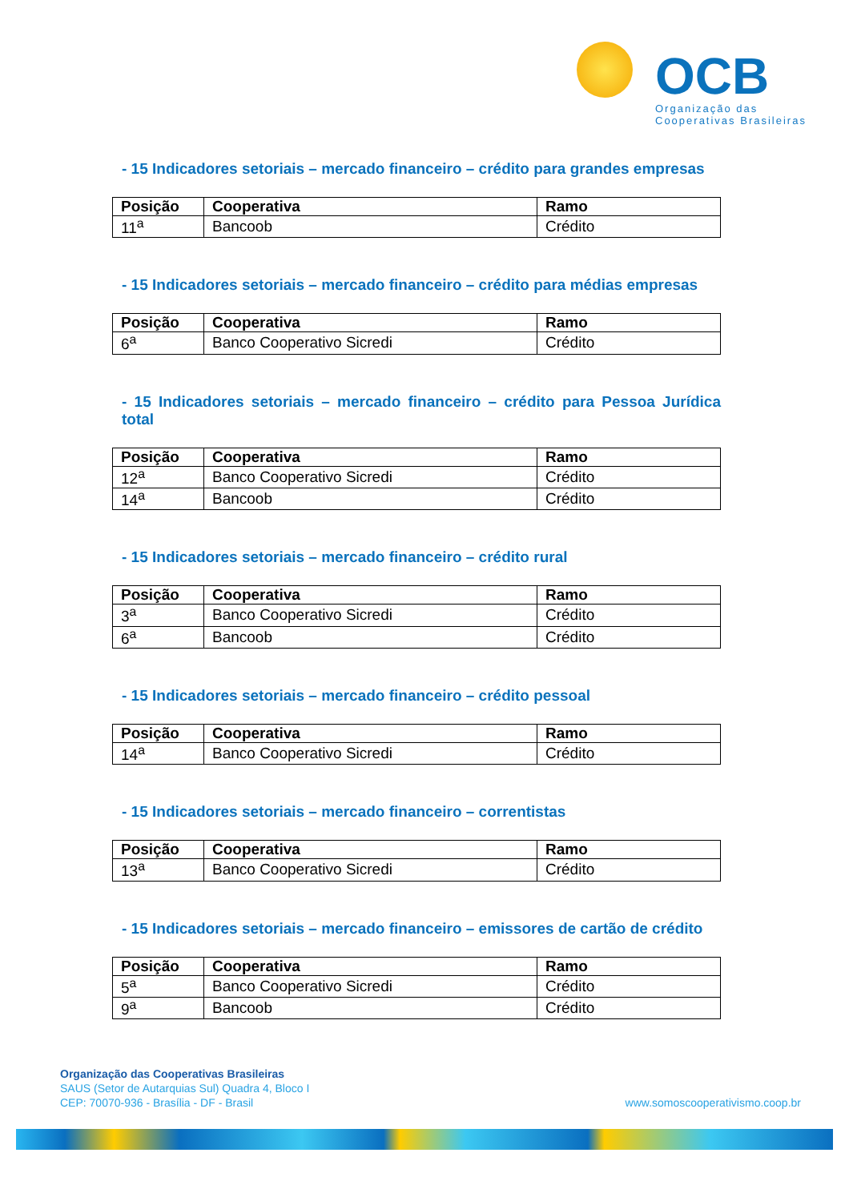OCB
Organização das
Cooperativas Brasileiras
- 15 Indicadores setoriais – mercado financeiro – crédito para grandes empresas
| Posição | Cooperativa | Ramo |
| --- | --- | --- |
| 11<sup>a</sup> | Bancoob | Crédito |
- 15 Indicadores setoriais – mercado financeiro – crédito para médias empresas
| Posição | Cooperativa | Ramo |
| --- | --- | --- |
| 6<sup>a</sup> | Banco Cooperativo Sicredi | Crédito |
- 15 Indicadores setoriais – mercado financeiro – crédito para Pessoa Jurídica total
| Posição | Cooperativa | Ramo |
| --- | --- | --- |
| 12<sup>a</sup> | Banco Cooperativo Sicredi | Crédito |
| 14<sup>a</sup> | Bancoob | Crédito |
- 15 Indicadores setoriais – mercado financeiro – crédito rural
| Posição | Cooperativa | Ramo |
| --- | --- | --- |
| 3<sup>a</sup> | Banco Cooperativo Sicredi | Crédito |
| 6<sup>a</sup> | Bancoob | Crédito |
- 15 Indicadores setoriais – mercado financeiro – crédito pessoal
| Posição | Cooperativa | Ramo |
| --- | --- | --- |
| 14<sup>a</sup> | Banco Cooperativo Sicredi | Crédito |
- 15 Indicadores setoriais – mercado financeiro – correntistas
| Posição | Cooperativa | Ramo |
| --- | --- | --- |
| 13<sup>a</sup> | Banco Cooperativo Sicredi | Crédito |
- 15 Indicadores setoriais – mercado financeiro – emissores de cartão de crédito
| Posição | Cooperativa | Ramo |
| --- | --- | --- |
| 5<sup>a</sup> | Banco Cooperativo Sicredi | Crédito |
| 9<sup>a</sup> | Bancoob | Crédito |
Organização das Cooperativas Brasileiras
SAUS (Setor de Autarquias Sul) Quadra 4, Bloco I
CEP: 70070-936 - Brasília - DF - Brasil
www.somoscooperativismo.coop.br